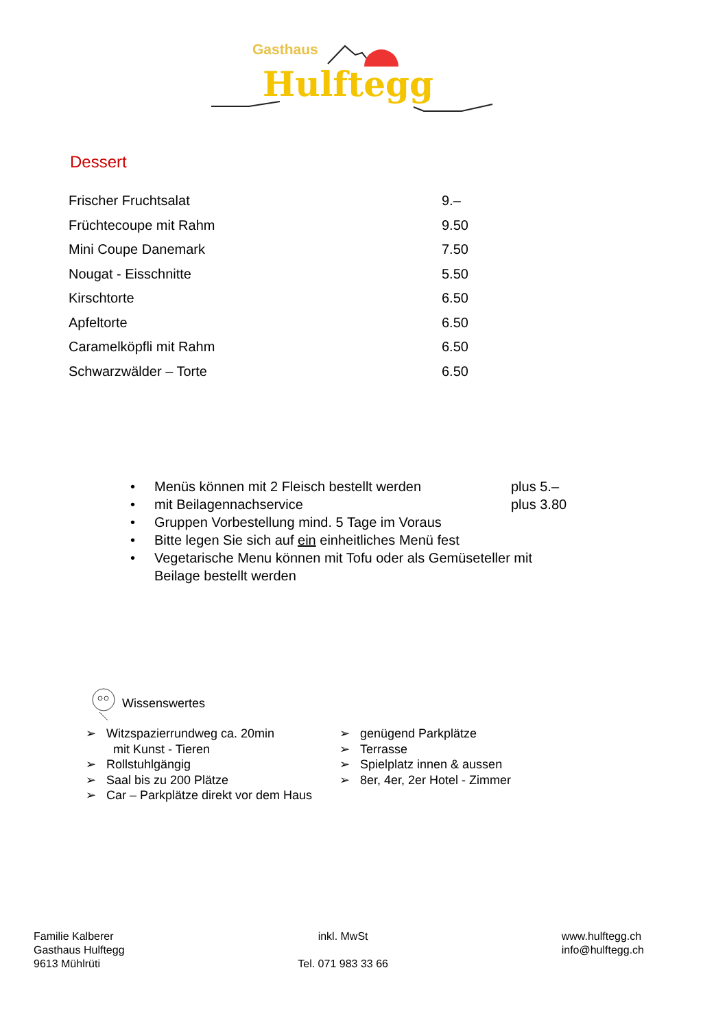Gasthaus
Hulftegg
Dessert
| Frischer Fruchtsalat | 9.– |
| Früchtecoupe mit Rahm | 9.50 |
| Mini Coupe Danemark | 7.50 |
| Nougat - Eisschnitte | 5.50 |
| Kirschtorte | 6.50 |
| Apfeltorte | 6.50 |
| Caramelköpfli mit Rahm | 6.50 |
| Schwarzwälder – Torte | 6.50 |
• Menüs können mit 2 Fleisch bestellt werden plus 5.–
• mit Beilagennachservice plus 3.80
• Gruppen Vorbestellung mind. 5 Tage im Voraus
• Bitte legen Sie sich auf ein einheitliches Menü fest
• Vegetarische Menu können mit Tofu oder als Gemüseteller mit Beilage bestellt werden
Wissenswertes
➢ Witzspazierrundweg ca. 20min
mit Kunst - Tieren
➢ Rollstuhlgängig
➢ Saal bis zu 200 Plätze
➢ Car – Parkplätze direkt vor dem Haus
➢ genügend Parkplätze
➢ Terrasse
➢ Spielplatz innen & aussen
➢ 8er, 4er, 2er Hotel - Zimmer
Familie Kalberer
Gasthaus Hulftegg
9613 Mühlrüti
inkl. MwSt
Tel. 071 983 33 66
www.hulftegg.ch
info@hulftegg.ch